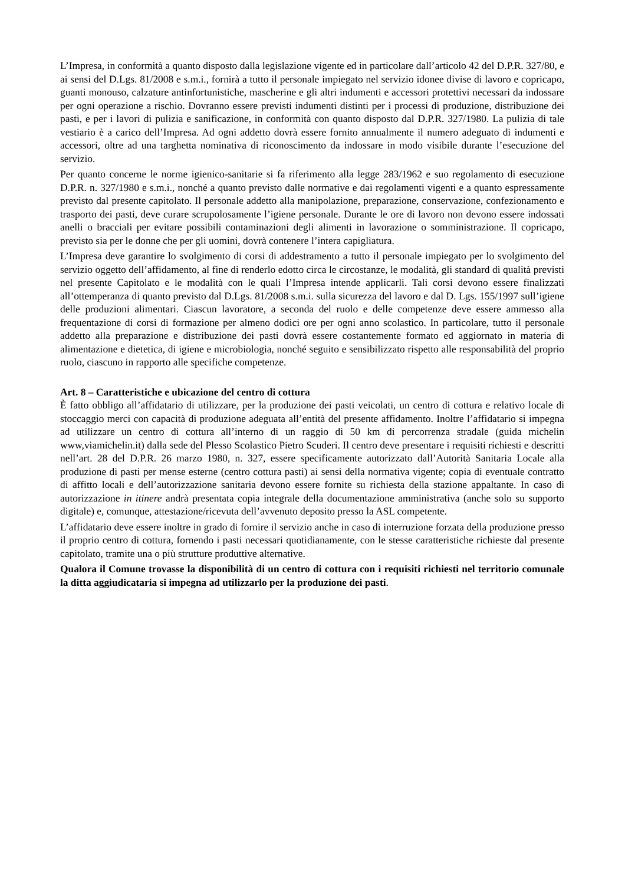L’Impresa, in conformità a quanto disposto dalla legislazione vigente ed in particolare dall’articolo 42 del D.P.R. 327/80, e ai sensi del D.Lgs. 81/2008 e s.m.i., fornirà a tutto il personale impiegato nel servizio idonee divise di lavoro e copricapo, guanti monouso, calzature antinfortunistiche, mascherine e gli altri indumenti e accessori protettivi necessari da indossare per ogni operazione a rischio. Dovranno essere previsti indumenti distinti per i processi di produzione, distribuzione dei pasti, e per i lavori di pulizia e sanificazione, in conformità con quanto disposto dal D.P.R. 327/1980. La pulizia di tale vestiario è a carico dell’Impresa. Ad ogni addetto dovrà essere fornito annualmente il numero adeguato di indumenti e accessori, oltre ad una targhetta nominativa di riconoscimento da indossare in modo visibile durante l’esecuzione del servizio.
Per quanto concerne le norme igienico-sanitarie si fa riferimento alla legge 283/1962 e suo regolamento di esecuzione D.P.R. n. 327/1980 e s.m.i., nonché a quanto previsto dalle normative e dai regolamenti vigenti e a quanto espressamente previsto dal presente capitolato. Il personale addetto alla manipolazione, preparazione, conservazione, confezionamento e trasporto dei pasti, deve curare scrupolosamente l’igiene personale. Durante le ore di lavoro non devono essere indossati anelli o bracciali per evitare possibili contaminazioni degli alimenti in lavorazione o somministrazione. Il copricapo, previsto sia per le donne che per gli uomini, dovrà contenere l’intera capigliatura.
L’Impresa deve garantire lo svolgimento di corsi di addestramento a tutto il personale impiegato per lo svolgimento del servizio oggetto dell’affidamento, al fine di renderlo edotto circa le circostanze, le modalità, gli standard di qualità previsti nel presente Capitolato e le modalità con le quali l’Impresa intende applicarli. Tali corsi devono essere finalizzati all’ottemperanza di quanto previsto dal D.Lgs. 81/2008 s.m.i. sulla sicurezza del lavoro e dal D. Lgs. 155/1997 sull’igiene delle produzioni alimentari. Ciascun lavoratore, a seconda del ruolo e delle competenze deve essere ammesso alla frequentazione di corsi di formazione per almeno dodici ore per ogni anno scolastico. In particolare, tutto il personale addetto alla preparazione e distribuzione dei pasti dovrà essere costantemente formato ed aggiornato in materia di alimentazione e dietetica, di igiene e microbiologia, nonché seguito e sensibilizzato rispetto alle responsabilità del proprio ruolo, ciascuno in rapporto alle specifiche competenze.
Art. 8 – Caratteristiche e ubicazione del centro di cottura
È fatto obbligo all’affidatario di utilizzare, per la produzione dei pasti veicolati, un centro di cottura e relativo locale di stoccaggio merci con capacità di produzione adeguata all’entità del presente affidamento. Inoltre l’affidatario si impegna ad utilizzare un centro di cottura all’interno di un raggio di 50 km di percorrenza stradale (guida michelin www,viamichelin.it) dalla sede del Plesso Scolastico Pietro Scuderi. Il centro deve presentare i requisiti richiesti e descritti nell’art. 28 del D.P.R. 26 marzo 1980, n. 327, essere specificamente autorizzato dall’Autorità Sanitaria Locale alla produzione di pasti per mense esterne (centro cottura pasti) ai sensi della normativa vigente; copia di eventuale contratto di affitto locali e dell’autorizzazione sanitaria devono essere fornite su richiesta della stazione appaltante. In caso di autorizzazione in itinere andrà presentata copia integrale della documentazione amministrativa (anche solo su supporto digitale) e, comunque, attestazione/ricevuta dell’avvenuto deposito presso la ASL competente.
L’affidatario deve essere inoltre in grado di fornire il servizio anche in caso di interruzione forzata della produzione presso il proprio centro di cottura, fornendo i pasti necessari quotidianamente, con le stesse caratteristiche richieste dal presente capitolato, tramite una o più strutture produttive alternative.
Qualora il Comune trovasse la disponibilità di un centro di cottura con i requisiti richiesti nel territorio comunale la ditta aggiudicataria si impegna ad utilizzarlo per la produzione dei pasti.